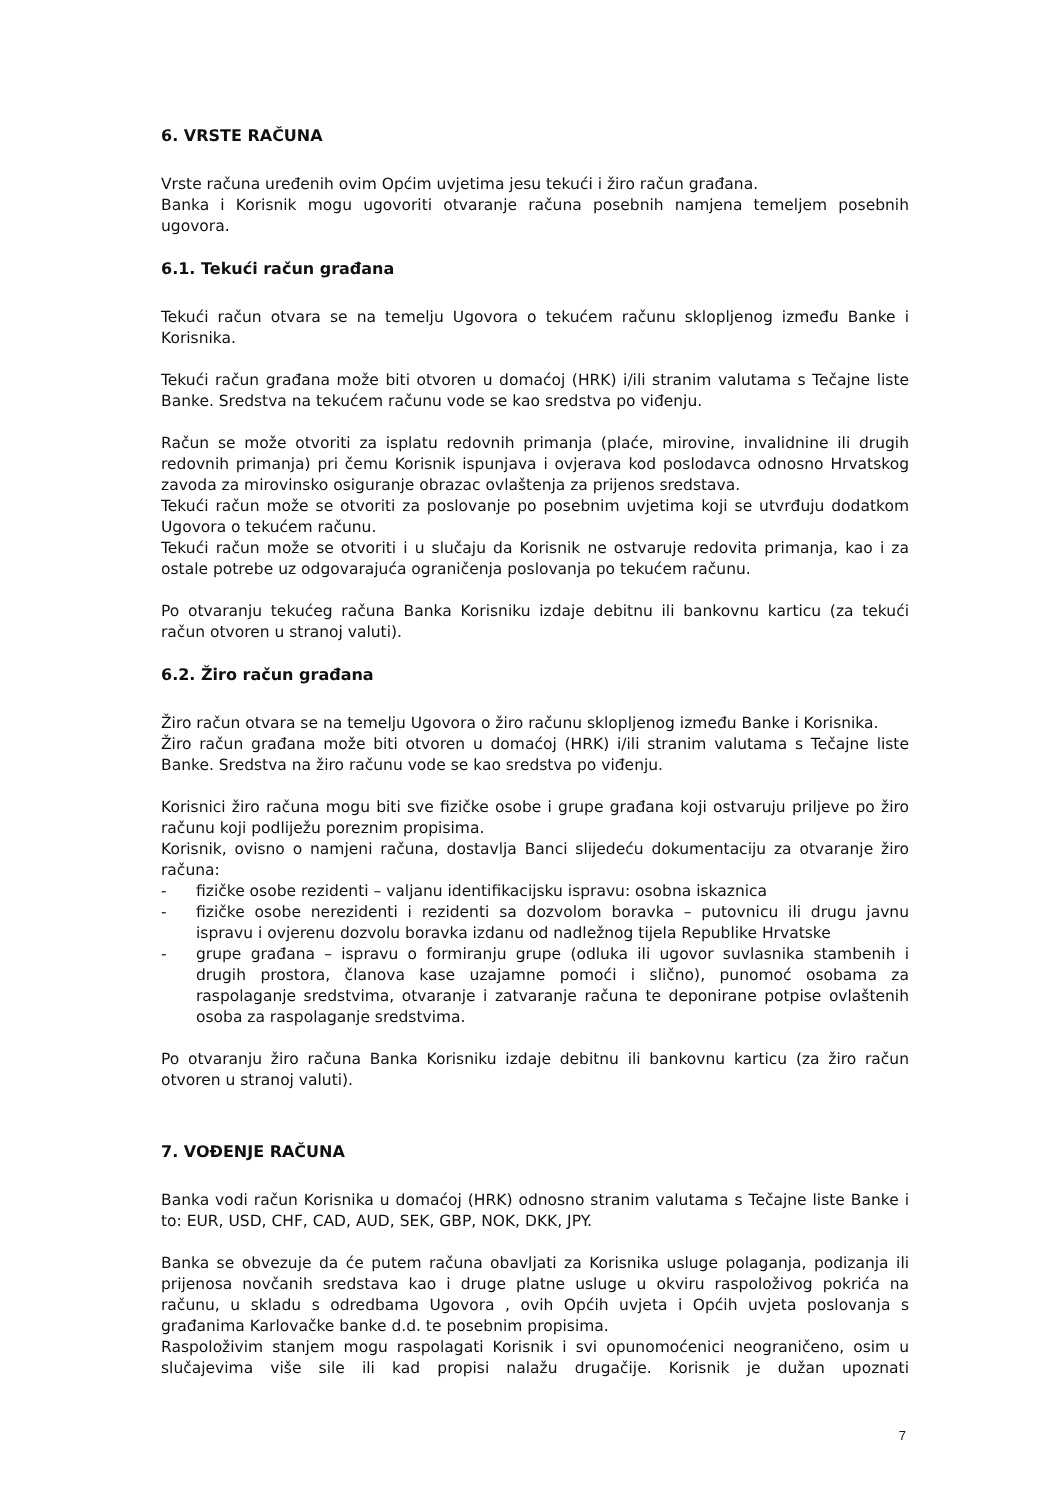6. VRSTE RAČUNA
Vrste računa uređenih ovim Općim uvjetima jesu tekući i žiro račun građana.
Banka i Korisnik mogu ugovoriti otvaranje računa posebnih namjena temeljem posebnih ugovora.
6.1. Tekući račun građana
Tekući račun otvara se na temelju Ugovora o tekućem računu sklopljenog između Banke i Korisnika.
Tekući račun građana može biti otvoren u domaćoj (HRK) i/ili stranim valutama s Tečajne liste Banke. Sredstva na tekućem računu vode se kao sredstva po viđenju.
Račun se može otvoriti za isplatu redovnih primanja (plaće, mirovine, invalidnine ili drugih redovnih primanja) pri čemu Korisnik ispunjava i ovjerava kod poslodavca odnosno Hrvatskog zavoda za mirovinsko osiguranje obrazac ovlaštenja za prijenos sredstava.
Tekući račun može se otvoriti za poslovanje po posebnim uvjetima koji se utvrđuju dodatkom Ugovora o tekućem računu.
Tekući račun može se otvoriti i u slučaju da Korisnik ne ostvaruje redovita primanja, kao i za ostale potrebe uz odgovarajuća ograničenja poslovanja po tekućem računu.
Po otvaranju tekućeg računa Banka Korisniku izdaje debitnu ili bankovnu karticu (za tekući račun otvoren u stranoj valuti).
6.2. Žiro račun građana
Žiro račun otvara se na temelju Ugovora o žiro računu sklopljenog između Banke i Korisnika.
Žiro račun građana može biti otvoren u domaćoj (HRK) i/ili stranim valutama s Tečajne liste Banke. Sredstva na žiro računu vode se kao sredstva po viđenju.
Korisnici žiro računa mogu biti sve fizičke osobe i grupe građana koji ostvaruju priljeve po žiro računu koji podliježu poreznim propisima.
Korisnik, ovisno o namjeni računa, dostavlja Banci slijedeću dokumentaciju za otvaranje žiro računa:
- fizičke osobe rezidenti – valjanu identifikacijsku ispravu: osobna iskaznica
- fizičke osobe nerezidenti i rezidenti sa dozvolom boravka – putovnicu ili drugu javnu ispravu i ovjerenu dozvolu boravka izdanu od nadležnog tijela Republike Hrvatske
- grupe građana – ispravu o formiranju grupe (odluka ili ugovor suvlasnika stambenih i drugih prostora, članova kase uzajamne pomoći i slično), punomoć osobama za raspolaganje sredstvima, otvaranje i zatvaranje računa te deponirane potpise ovlaštenih osoba za raspolaganje sredstvima.
Po otvaranju žiro računa Banka Korisniku izdaje debitnu ili bankovnu karticu (za žiro račun otvoren u stranoj valuti).
7. VOĐENJE RAČUNA
Banka vodi račun Korisnika u domaćoj (HRK) odnosno stranim valutama s Tečajne liste Banke i to: EUR, USD, CHF, CAD, AUD, SEK, GBP, NOK, DKK, JPY.
Banka se obvezuje da će putem računa obavljati za Korisnika usluge polaganja, podizanja ili prijenosa novčanih sredstava kao i druge platne usluge u okviru raspoloživog pokrića na računu, u skladu s odredbama Ugovora , ovih Općih uvjeta i Općih uvjeta poslovanja s građanima Karlovačke banke d.d. te posebnim propisima.
Raspoloživim stanjem mogu raspolagati Korisnik i svi opunomoćenici neograničeno, osim u slučajevima više sile ili kad propisi nalažu drugačije. Korisnik je dužan upoznati
7